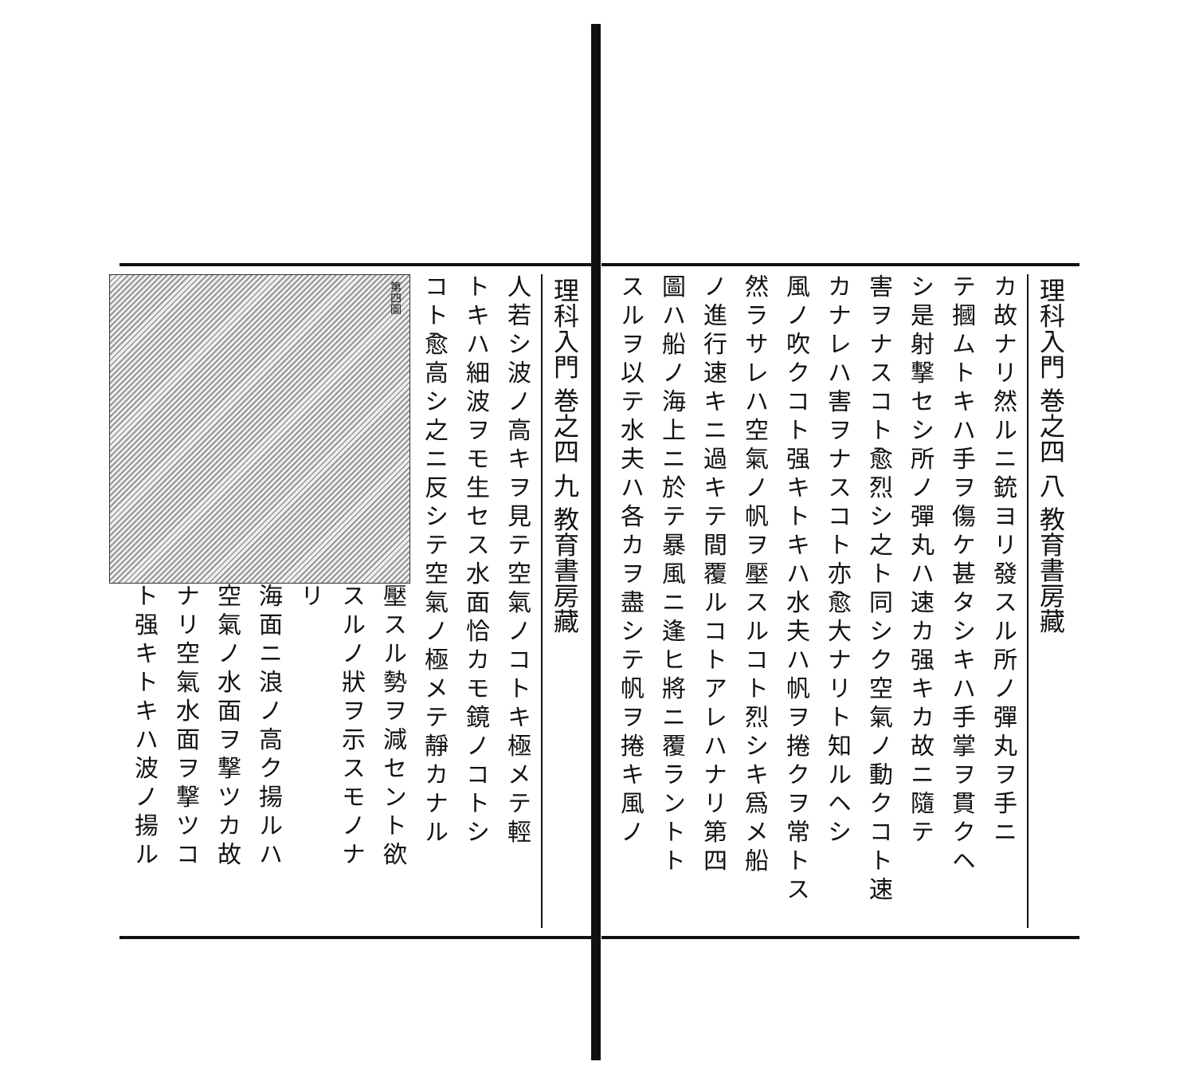理科入門 巻之四 八 教育書房藏
カ故ナリ然ルニ銃ヨリ發スル所ノ彈丸ヲ手ニ
テ摑ムトキハ手ヲ傷ケ甚タシキハ手掌ヲ貫クヘ
シ是射撃セシ所ノ彈丸ハ速カ强キカ故ニ隨テ
害ヲナスコト愈烈シ之ト同シク空氣ノ動クコト速
カナレハ害ヲナスコト亦愈大ナリト知ルヘシ
風ノ吹クコト强キトキハ水夫ハ帆ヲ捲クヲ常トス
然ラサレハ空氣ノ帆ヲ壓スルコト烈シキ爲メ船
ノ進行速キニ過キテ間覆ルコトアレハナリ第四
圖ハ船ノ海上ニ於テ暴風ニ逢ヒ將ニ覆ラントト
スルヲ以テ水夫ハ各カヲ盡シテ帆ヲ捲キ風ノ
理科入門 巻之四 九 教育書房藏
人若シ波ノ高キヲ見テ空氣ノコトキ極メテ輕
トキハ細波ヲモ生セス水面恰カモ鏡ノコトシ
コト愈高シ之ニ反シテ空氣ノ極メテ靜カナル
第四圖
壓スル勢ヲ減セント欲
スルノ狀ヲ示スモノナ
リ
海面ニ浪ノ高ク揚ルハ
空氣ノ水面ヲ撃ツカ故
ナリ空氣水面ヲ撃ツコ
ト强キトキハ波ノ揚ル